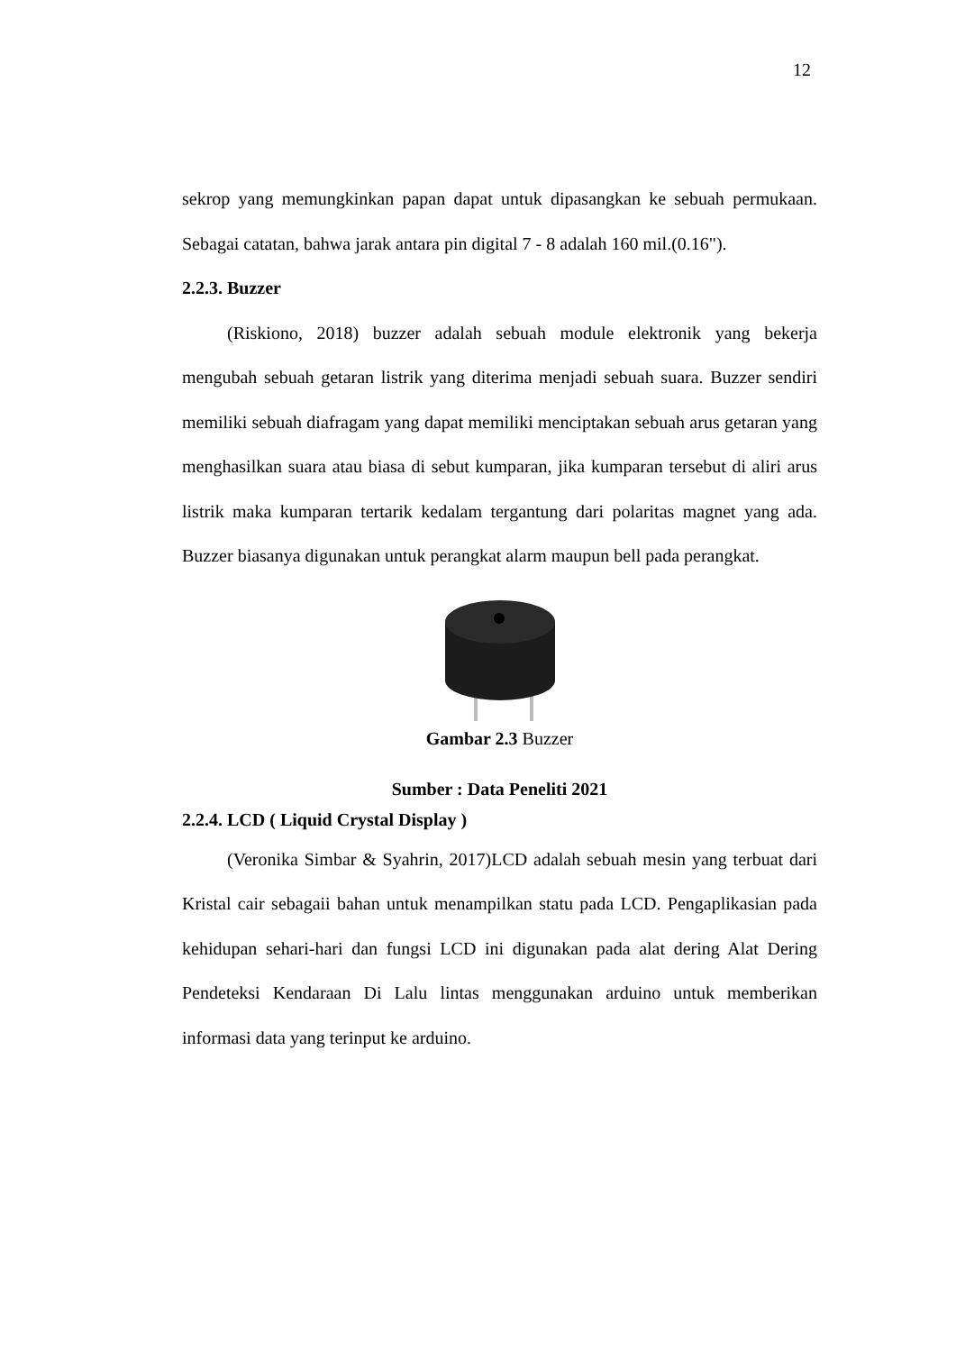12
sekrop yang memungkinkan papan dapat untuk dipasangkan ke sebuah permukaan. Sebagai catatan, bahwa jarak antara pin digital 7 - 8 adalah 160 mil.(0.16").
2.2.3. Buzzer
(Riskiono, 2018) buzzer adalah sebuah module elektronik yang bekerja mengubah sebuah getaran listrik yang diterima menjadi sebuah suara. Buzzer sendiri memiliki sebuah diafragam yang dapat memiliki menciptakan sebuah arus getaran yang menghasilkan suara atau biasa di sebut kumparan, jika kumparan tersebut di aliri arus listrik maka kumparan tertarik kedalam tergantung dari polaritas magnet yang ada. Buzzer biasanya digunakan untuk perangkat alarm maupun bell pada perangkat.
Gambar 2.3 Buzzer
Sumber : Data Peneliti 2021
2.2.4. LCD ( Liquid Crystal Display )
(Veronika Simbar & Syahrin, 2017)LCD adalah sebuah mesin yang terbuat dari Kristal cair sebagaii bahan untuk menampilkan statu pada LCD. Pengaplikasian pada kehidupan sehari-hari dan fungsi LCD ini digunakan pada alat dering Alat Dering Pendeteksi Kendaraan Di Lalu lintas menggunakan arduino untuk memberikan informasi data yang terinput ke arduino.